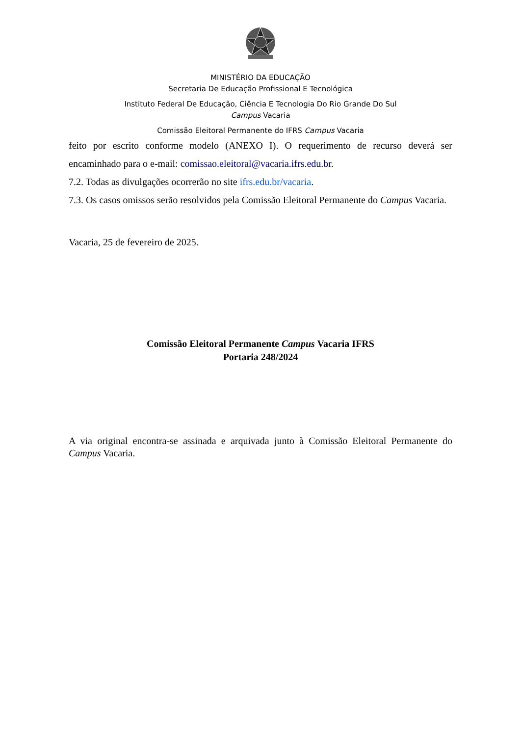MINISTÉRIO DA EDUCAÇÃO
Secretaria De Educação Profissional E Tecnológica
Instituto Federal De Educação, Ciência E Tecnologia Do Rio Grande Do Sul
Campus Vacaria
Comissão Eleitoral Permanente do IFRS Campus Vacaria
feito por escrito conforme modelo (ANEXO I). O requerimento de recurso deverá ser encaminhado para o e-mail: comissao.eleitoral@vacaria.ifrs.edu.br.
7.2. Todas as divulgações ocorrerão no site ifrs.edu.br/vacaria.
7.3. Os casos omissos serão resolvidos pela Comissão Eleitoral Permanente do Campus Vacaria.
Vacaria, 25 de fevereiro de 2025.
Comissão Eleitoral Permanente Campus Vacaria IFRS
Portaria 248/2024
A via original encontra-se assinada e arquivada junto à Comissão Eleitoral Permanente do Campus Vacaria.